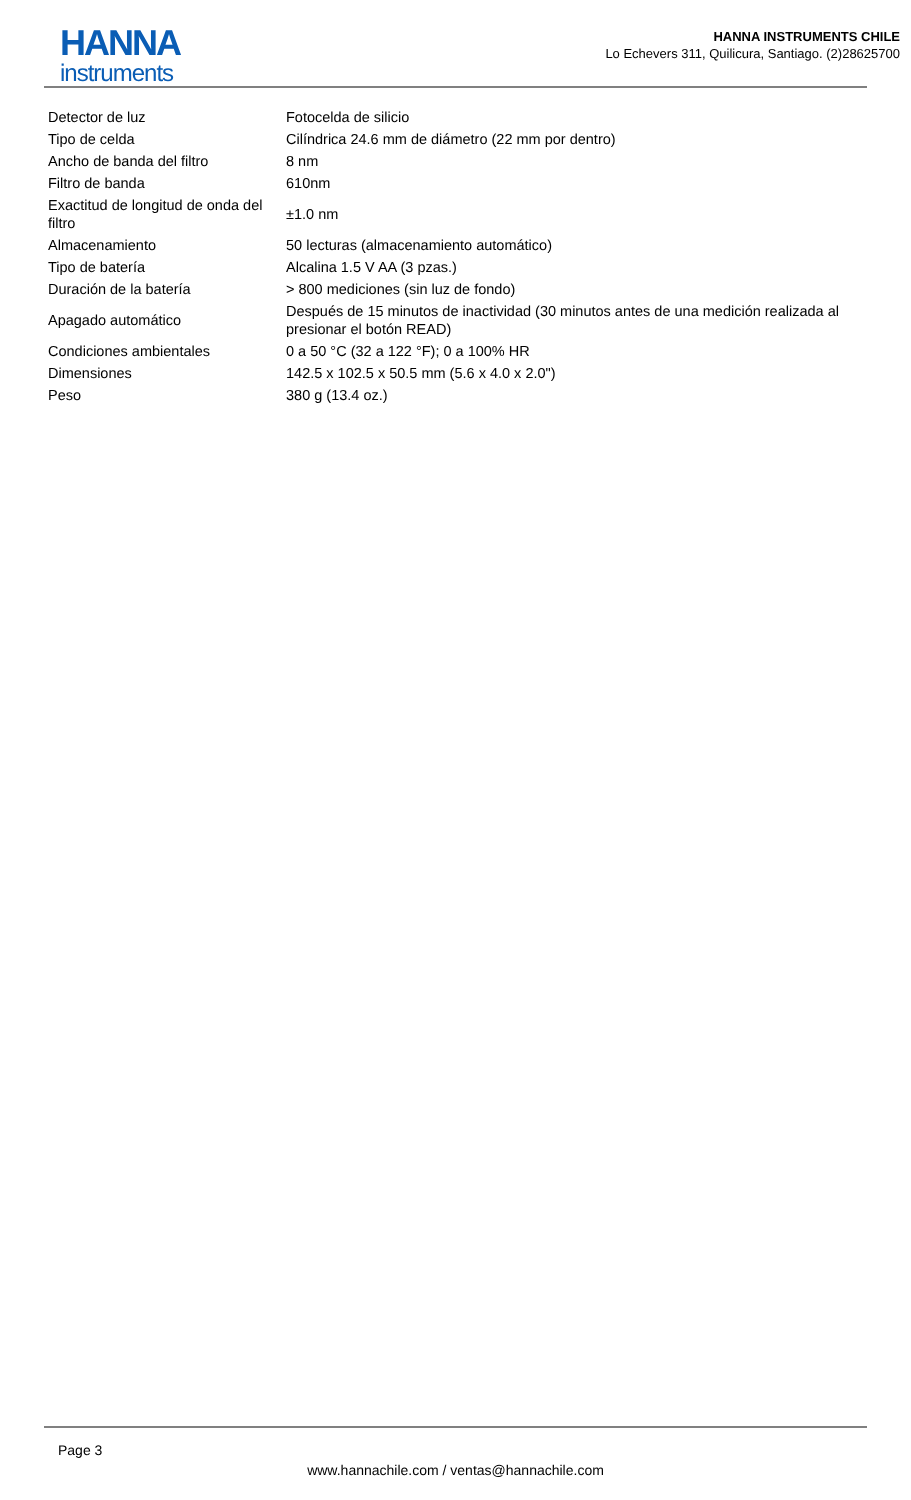HANNA
instruments
HANNA INSTRUMENTS CHILE
Lo Echevers 311, Quilicura, Santiago. (2)28625700
| Detector de luz | Fotocelda de silicio |
| Tipo de celda | Cilíndrica 24.6 mm de diámetro (22 mm por dentro) |
| Ancho de banda del filtro | 8 nm |
| Filtro de banda | 610nm |
| Exactitud de longitud de onda del filtro | ±1.0 nm |
| Almacenamiento | 50 lecturas (almacenamiento automático) |
| Tipo de batería | Alcalina 1.5 V AA (3 pzas.) |
| Duración de la batería | > 800 mediciones (sin luz de fondo) |
| Apagado automático | Después de 15 minutos de inactividad (30 minutos antes de una medición realizada al presionar el botón READ) |
| Condiciones ambientales | 0 a 50 °C (32 a 122 °F); 0 a 100% HR |
| Dimensiones | 142.5 x 102.5 x 50.5 mm (5.6 x 4.0 x 2.0") |
| Peso | 380 g (13.4 oz.) |
Page 3
www.hannachile.com / ventas@hannachile.com